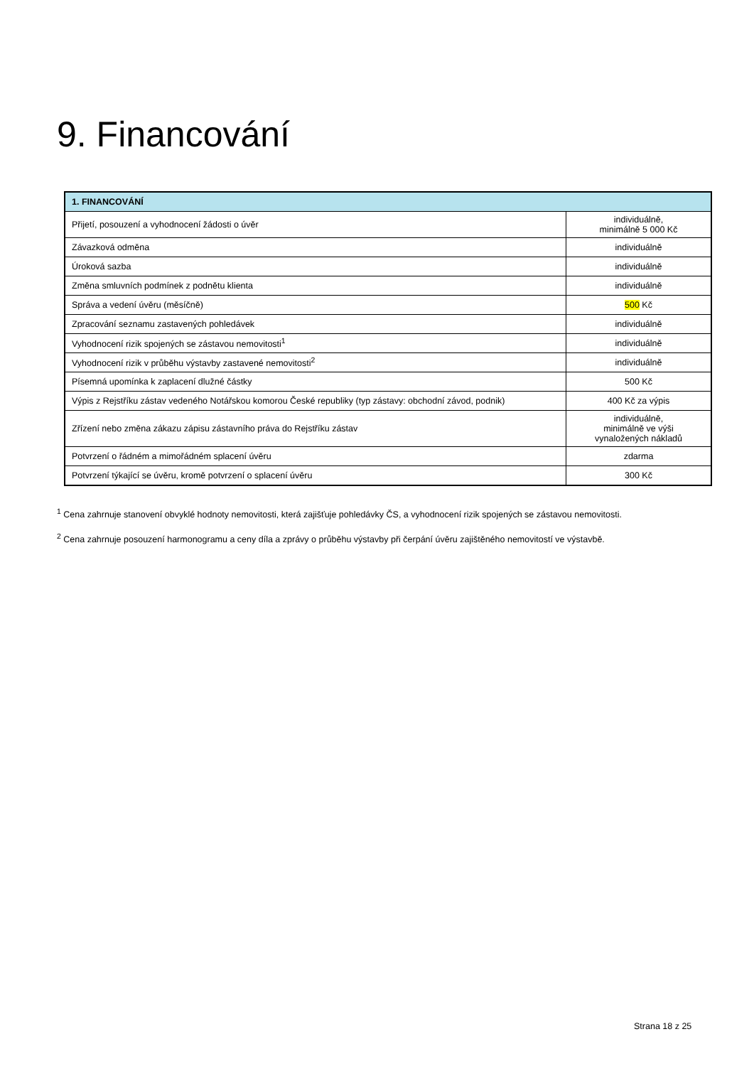9. Financování
| 1. FINANCOVÁNÍ | |
| --- | --- |
| Přijetí, posouzení a vyhodnocení žádosti o úvěr | individuálně, minimálně 5 000 Kč |
| Závazková odměna | individuálně |
| Úroková sazba | individuálně |
| Změna smluvních podmínek z podnětu klienta | individuálně |
| Správa a vedení úvěru (měsíčně) | 500 Kč |
| Zpracování seznamu zastavených pohledávek | individuálně |
| Vyhodnocení rizik spojených se zástavou nemovitosti<sup>1</sup> | individuálně |
| Vyhodnocení rizik v průběhu výstavby zastavené nemovitosti<sup>2</sup> | individuálně |
| Písemná upomínka k zaplacení dlužné částky | 500 Kč |
| Výpis z Rejstříku zástav vedeného Notářskou komorou České republiky (typ zástavy: obchodní závod, podnik) | 400 Kč za výpis |
| Zřízení nebo změna zákazu zápisu zástavního práva do Rejstříku zástav | individuálně, minimálně ve výši vynaložených nákladů |
| Potvrzení o řádném a mimořádném splacení úvěru | zdarma |
| Potvrzení týkající se úvěru, kromě potvrzení o splacení úvěru | 300 Kč |
<sup>1</sup> Cena zahrnuje stanovení obvyklé hodnoty nemovitosti, která zajišťuje pohledávky ČS, a vyhodnocení rizik spojených se zástavou nemovitosti.
<sup>2</sup> Cena zahrnuje posouzení harmonogramu a ceny díla a zprávy o průběhu výstavby při čerpání úvěru zajištěného nemovitostí ve výstavbě.
Strana 18 z 25